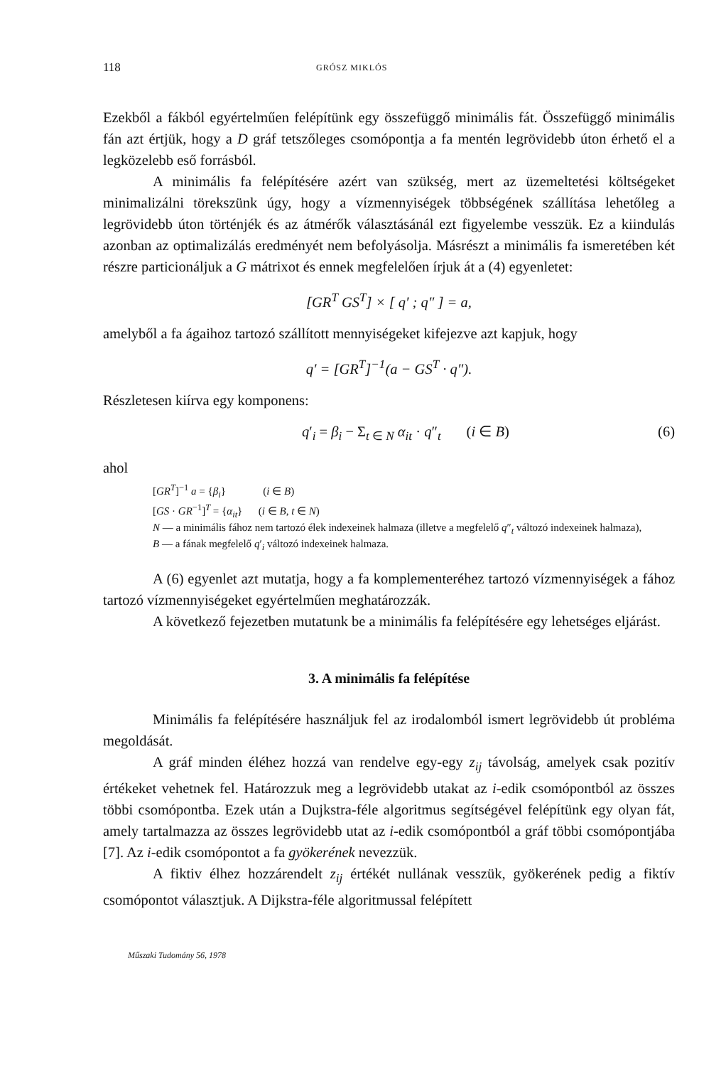118 GRÓSZ MIKLÓS
Ezekből a fákból egyértelműen felépítünk egy összefüggő minimális fát. Összefüggő minimális fán azt értjük, hogy a D gráf tetszőleges csomópontja a fa mentén legrövidebb úton érhető el a legközelebb eső forrásból.
A minimális fa felépítésére azért van szükség, mert az üzemeltetési költségeket minimalizálni törekszünk úgy, hogy a vízmennyiségek többségének szállítása lehetőleg a legrövidebb úton történjék és az átmérők választásánál ezt figyelembe vesszük. Ez a kiindulás azonban az optimalizálás eredményét nem befolyásolja. Másrészt a minimális fa ismeretében két részre particionáljuk a G mátrixot és ennek megfelelően írjuk át a (4) egyenletet:
[GR<sup>T</sup> GS<sup>T</sup>] × [ q′ ; q″ ] = a,
amelyből a fa ágaihoz tartozó szállított mennyiségeket kifejezve azt kapjuk, hogy
q′ = [GR<sup>T</sup>]<sup>−1</sup>(a − GS<sup>T</sup> · q″).
Részletesen kiírva egy komponens:
q′<sub>i</sub> = β<sub>i</sub> − Σ<sub>t ∈ N</sub> α<sub>it</sub> · q″<sub>t</sub> (i ∈ B) (6)
ahol
[GR<sup>T</sup>]<sup>−1</sup> a = {β<sub>i</sub>} (i ∈ B)
[GS · GR<sup>−1</sup>]<sup>T</sup> = {α<sub>it</sub>} (i ∈ B, t ∈ N)
N — a minimális fához nem tartozó élek indexeinek halmaza (illetve a megfelelő q″<sub>t</sub> változó indexeinek halmaza),
B — a fának megfelelő q′<sub>i</sub> változó indexeinek halmaza.
A (6) egyenlet azt mutatja, hogy a fa komplementeréhez tartozó vízmennyiségek a fához tartozó vízmennyiségeket egyértelműen meghatározzák.
A következő fejezetben mutatunk be a minimális fa felépítésére egy lehetséges eljárást.
3. A minimális fa felépítése
Minimális fa felépítésére használjuk fel az irodalomból ismert legrövidebb út probléma megoldását.
A gráf minden éléhez hozzá van rendelve egy-egy z<sub>ij</sub> távolság, amelyek csak pozitív értékeket vehetnek fel. Határozzuk meg a legrövidebb utakat az i-edik csomópontból az összes többi csomópontba. Ezek után a Dujkstra-féle algoritmus segítségével felépítünk egy olyan fát, amely tartalmazza az összes legrövidebb utat az i-edik csomópontból a gráf többi csomópontjába [7]. Az i-edik csomópontot a fa gyökerének nevezzük.
A fiktiv élhez hozzárendelt z<sub>ij</sub> értékét nullának vesszük, gyökerének pedig a fiktív csomópontot választjuk. A Dijkstra-féle algoritmussal felépített
Műszaki Tudomány 56, 1978